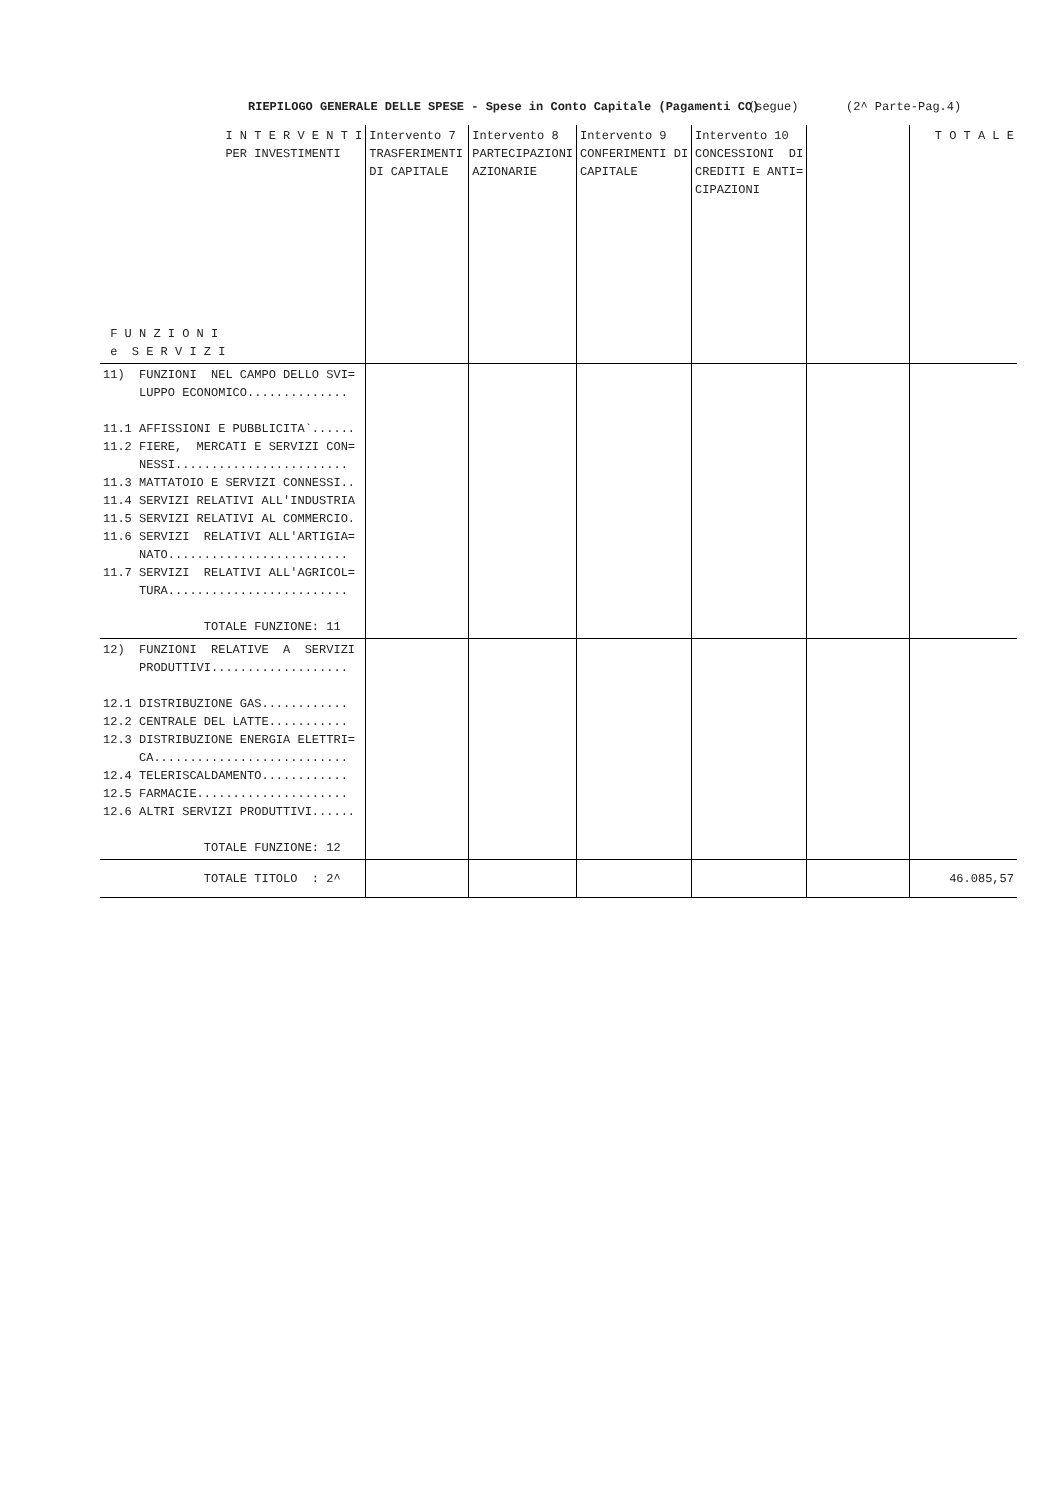RIEPILOGO GENERALE DELLE SPESE - Spese in Conto Capitale (Pagamenti CO) (segue) (2^ Parte-Pag.4)
| I N T E R V E N T I PER INVESTIMENTI F U N Z I O N I e S E R V I Z I | Intervento 7 TRASFERIMENTI DI CAPITALE | Intervento 8 PARTECIPAZIONI AZIONARIE | Intervento 9 CONFERIMENTI DI CAPITALE | Intervento 10 CONCESSIONI DI CREDITI E ANTI= CIPAZIONI | | T O T A L E |
| 11) FUNZIONI NEL CAMPO DELLO SVI= LUPPO ECONOMICO.............. 11.1 AFFISSIONI E PUBBLICITA`...... 11.2 FIERE, MERCATI E SERVIZI CON= NESSI........................ 11.3 MATTATOIO E SERVIZI CONNESSI.. 11.4 SERVIZI RELATIVI ALL'INDUSTRIA 11.5 SERVIZI RELATIVI AL COMMERCIO. 11.6 SERVIZI RELATIVI ALL'ARTIGIA= NATO......................... 11.7 SERVIZI RELATIVI ALL'AGRICOL= TURA......................... TOTALE FUNZIONE: 11 | | | | | | |
| 12) FUNZIONI RELATIVE A SERVIZI PRODUTTIVI................... 12.1 DISTRIBUZIONE GAS............ 12.2 CENTRALE DEL LATTE........... 12.3 DISTRIBUZIONE ENERGIA ELETTRI= CA........................... 12.4 TELERISCALDAMENTO............ 12.5 FARMACIE..................... 12.6 ALTRI SERVIZI PRODUTTIVI...... TOTALE FUNZIONE: 12 | | | | | | |
| TOTALE TITOLO : 2^ | | | | | | 46.085,57 |